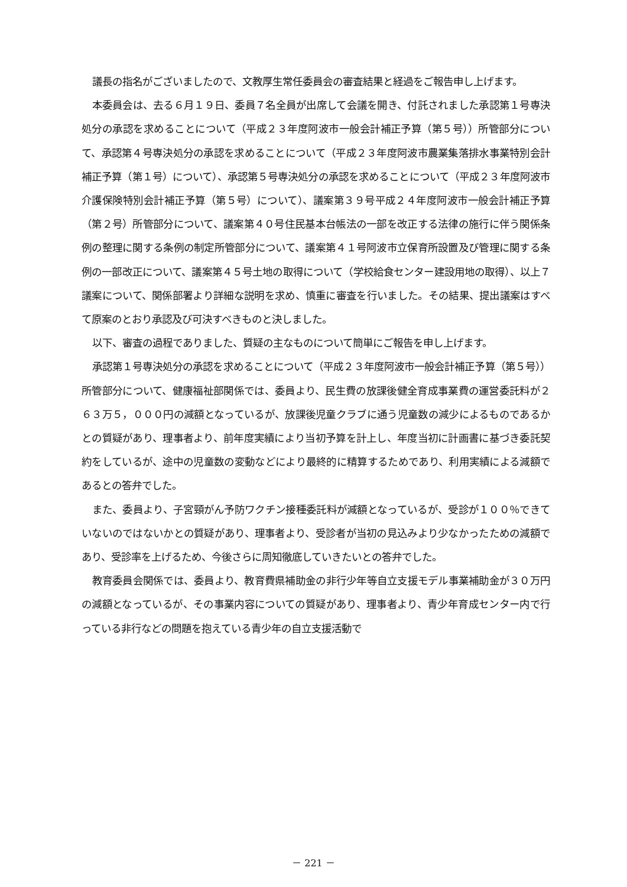議長の指名がございましたので、文教厚生常任委員会の審査結果と経過をご報告申し上げます。
本委員会は、去る６月１９日、委員７名全員が出席して会議を開き、付託されました承認第１号専決処分の承認を求めることについて（平成２３年度阿波市一般会計補正予算（第５号））所管部分について、承認第４号専決処分の承認を求めることについて（平成２３年度阿波市農業集落排水事業特別会計補正予算（第１号）について）、承認第５号専決処分の承認を求めることについて（平成２３年度阿波市介護保険特別会計補正予算（第５号）について）、議案第３９号平成２４年度阿波市一般会計補正予算（第２号）所管部分について、議案第４０号住民基本台帳法の一部を改正する法律の施行に伴う関係条例の整理に関する条例の制定所管部分について、議案第４１号阿波市立保育所設置及び管理に関する条例の一部改正について、議案第４５号土地の取得について（学校給食センター建設用地の取得）、以上７議案について、関係部署より詳細な説明を求め、慎重に審査を行いました。その結果、提出議案はすべて原案のとおり承認及び可決すべきものと決しました。
以下、審査の過程でありました、質疑の主なものについて簡単にご報告を申し上げます。
承認第１号専決処分の承認を求めることについて（平成２３年度阿波市一般会計補正予算（第５号））所管部分について、健康福祉部関係では、委員より、民生費の放課後健全育成事業費の運営委託料が２６３万５，０００円の減額となっているが、放課後児童クラブに通う児童数の減少によるものであるかとの質疑があり、理事者より、前年度実績により当初予算を計上し、年度当初に計画書に基づき委託契約をしているが、途中の児童数の変動などにより最終的に精算するためであり、利用実績による減額であるとの答弁でした。
また、委員より、子宮頸がん予防ワクチン接種委託料が減額となっているが、受診が１００％できていないのではないかとの質疑があり、理事者より、受診者が当初の見込みより少なかったための減額であり、受診率を上げるため、今後さらに周知徹底していきたいとの答弁でした。
教育委員会関係では、委員より、教育費県補助金の非行少年等自立支援モデル事業補助金が３０万円の減額となっているが、その事業内容についての質疑があり、理事者より、青少年育成センター内で行っている非行などの問題を抱えている青少年の自立支援活動で
－ 221 －